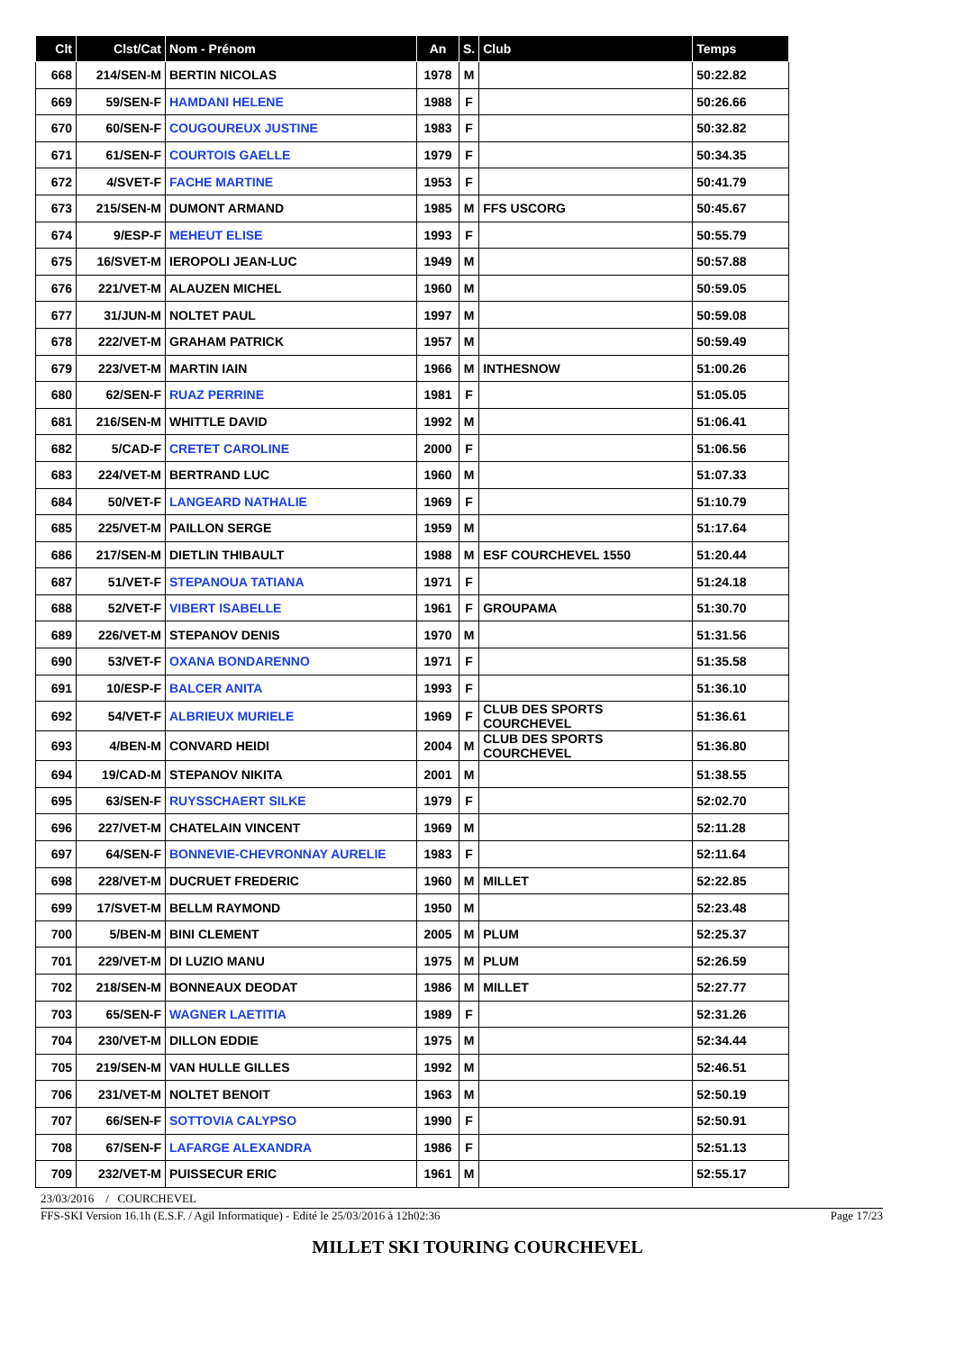| Clt | Clst/Cat | Nom - Prénom | An | S. | Club | Temps |
| --- | --- | --- | --- | --- | --- | --- |
| 668 | 214/SEN-M | BERTIN NICOLAS | 1978 | M | | 50:22.82 |
| 669 | 59/SEN-F | HAMDANI HELENE | 1988 | F | | 50:26.66 |
| 670 | 60/SEN-F | COUGOUREUX JUSTINE | 1983 | F | | 50:32.82 |
| 671 | 61/SEN-F | COURTOIS GAELLE | 1979 | F | | 50:34.35 |
| 672 | 4/SVET-F | FACHE MARTINE | 1953 | F | | 50:41.79 |
| 673 | 215/SEN-M | DUMONT ARMAND | 1985 | M | FFS USCORG | 50:45.67 |
| 674 | 9/ESP-F | MEHEUT ELISE | 1993 | F | | 50:55.79 |
| 675 | 16/SVET-M | IEROPOLI JEAN-LUC | 1949 | M | | 50:57.88 |
| 676 | 221/VET-M | ALAUZEN MICHEL | 1960 | M | | 50:59.05 |
| 677 | 31/JUN-M | NOLTET PAUL | 1997 | M | | 50:59.08 |
| 678 | 222/VET-M | GRAHAM PATRICK | 1957 | M | | 50:59.49 |
| 679 | 223/VET-M | MARTIN IAIN | 1966 | M | INTHESNOW | 51:00.26 |
| 680 | 62/SEN-F | RUAZ PERRINE | 1981 | F | | 51:05.05 |
| 681 | 216/SEN-M | WHITTLE DAVID | 1992 | M | | 51:06.41 |
| 682 | 5/CAD-F | CRETET CAROLINE | 2000 | F | | 51:06.56 |
| 683 | 224/VET-M | BERTRAND LUC | 1960 | M | | 51:07.33 |
| 684 | 50/VET-F | LANGEARD NATHALIE | 1969 | F | | 51:10.79 |
| 685 | 225/VET-M | PAILLON SERGE | 1959 | M | | 51:17.64 |
| 686 | 217/SEN-M | DIETLIN THIBAULT | 1988 | M | ESF COURCHEVEL 1550 | 51:20.44 |
| 687 | 51/VET-F | STEPANOUA TATIANA | 1971 | F | | 51:24.18 |
| 688 | 52/VET-F | VIBERT ISABELLE | 1961 | F | GROUPAMA | 51:30.70 |
| 689 | 226/VET-M | STEPANOV DENIS | 1970 | M | | 51:31.56 |
| 690 | 53/VET-F | OXANA BONDARENNO | 1971 | F | | 51:35.58 |
| 691 | 10/ESP-F | BALCER ANITA | 1993 | F | | 51:36.10 |
| 692 | 54/VET-F | ALBRIEUX MURIELE | 1969 | F | CLUB DES SPORTS COURCHEVEL | 51:36.61 |
| 693 | 4/BEN-M | CONVARD HEIDI | 2004 | M | CLUB DES SPORTS COURCHEVEL | 51:36.80 |
| 694 | 19/CAD-M | STEPANOV NIKITA | 2001 | M | | 51:38.55 |
| 695 | 63/SEN-F | RUYSSCHAERT SILKE | 1979 | F | | 52:02.70 |
| 696 | 227/VET-M | CHATELAIN VINCENT | 1969 | M | | 52:11.28 |
| 697 | 64/SEN-F | BONNEVIE-CHEVRONNAY AURELIE | 1983 | F | | 52:11.64 |
| 698 | 228/VET-M | DUCRUET FREDERIC | 1960 | M | MILLET | 52:22.85 |
| 699 | 17/SVET-M | BELLM RAYMOND | 1950 | M | | 52:23.48 |
| 700 | 5/BEN-M | BINI CLEMENT | 2005 | M | PLUM | 52:25.37 |
| 701 | 229/VET-M | DI LUZIO MANU | 1975 | M | PLUM | 52:26.59 |
| 702 | 218/SEN-M | BONNEAUX DEODAT | 1986 | M | MILLET | 52:27.77 |
| 703 | 65/SEN-F | WAGNER LAETITIA | 1989 | F | | 52:31.26 |
| 704 | 230/VET-M | DILLON EDDIE | 1975 | M | | 52:34.44 |
| 705 | 219/SEN-M | VAN HULLE GILLES | 1992 | M | | 52:46.51 |
| 706 | 231/VET-M | NOLTET BENOIT | 1963 | M | | 52:50.19 |
| 707 | 66/SEN-F | SOTTOVIA CALYPSO | 1990 | F | | 52:50.91 |
| 708 | 67/SEN-F | LAFARGE ALEXANDRA | 1986 | F | | 52:51.13 |
| 709 | 232/VET-M | PUISSECUR ERIC | 1961 | M | | 52:55.17 |
23/03/2016 / COURCHEVEL
FFS-SKI Version 16.1h (E.S.F. / Agil Informatique) - Edité le 25/03/2016 à 12h02:36 Page 17/23
MILLET SKI TOURING COURCHEVEL